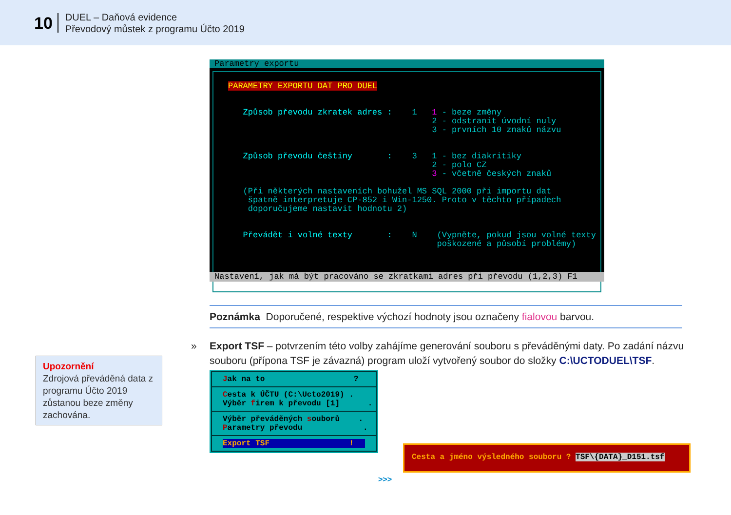10
DUEL – Daňová evidence
Převodový můstek z programu Účto 2019
Parametry exportu
PARAMETRY EXPORTU DAT PRO DUEL Způsob převodu zkratek adres : 1 1 - beze změny 2 - odstranit úvodní nuly 3 - prvních 10 znaků názvu Způsob převodu češtiny : 3 1 - bez diakritiky 2 - polo CZ 3 - včetně českých znaků (Při některých nastaveních bohužel MS SQL 2000 při importu dat špatně interpretuje CP-852 i Win-1250. Proto v těchto případech doporučujeme nastavit hodnotu 2) Převádět i volné texty : N (Vypněte, pokud jsou volné texty poškozené a působí problémy)
Nastavení, jak má být pracováno se zkratkami adres při převodu (1,2,3) F1
Poznámka Doporučené, respektive výchozí hodnoty jsou označeny fialovou barvou.
» Export TSF – potvrzením této volby zahájíme generování souboru s převáděnými daty. Po zadání názvu souboru (přípona TSF je závazná) program uloží vytvořený soubor do složky C:\UCTODUEL\TSF.
Upozornění
Zdrojová převáděná data z programu Účto 2019 zůstanou beze změny zachována.
Jak na to ?
Cesta k ÚČTU (C:\Ucto2019) . Výběr firem k převodu [1] .
Výběr převáděných souborů . Parametry převodu .
Export TSF !
>>>
Cesta a jméno výsledného souboru ? TSF\{DATA}_D151.tsf